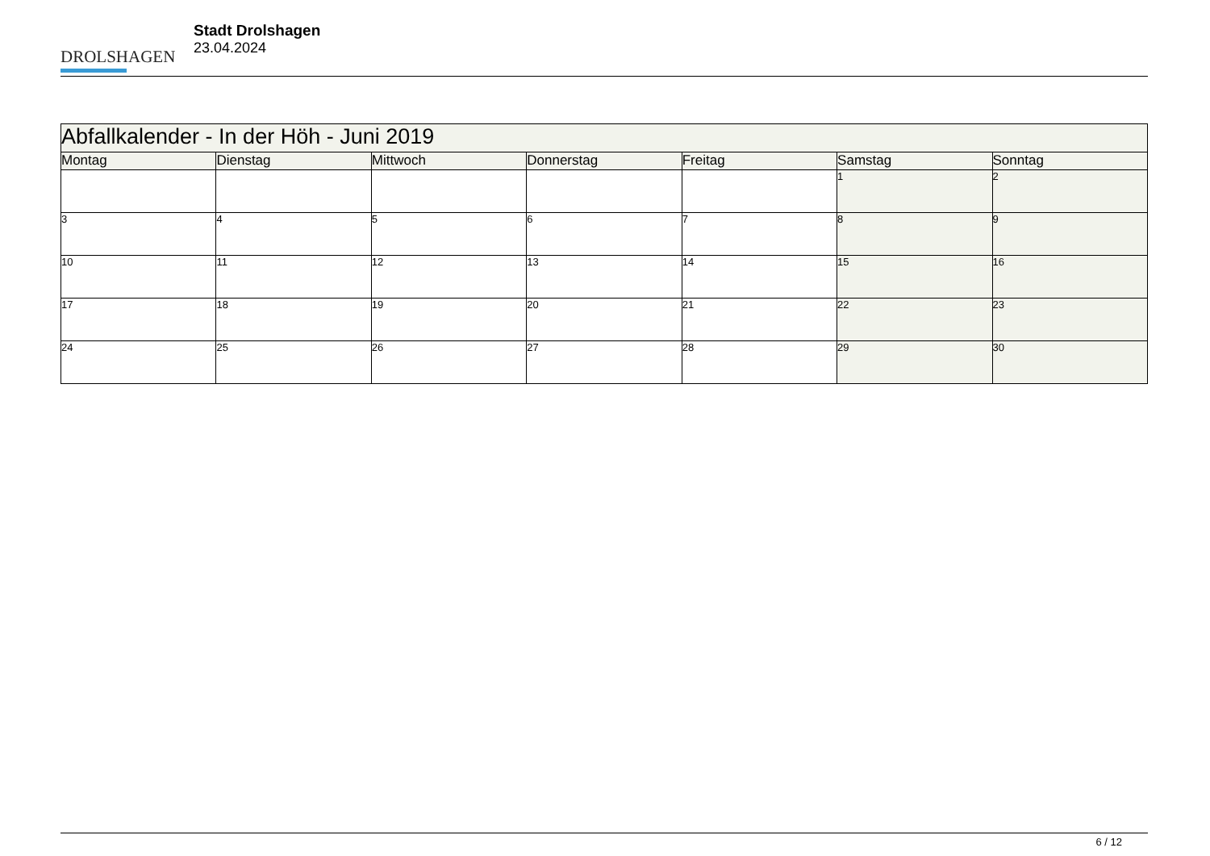DROLSHAGEN
Stadt Drolshagen
23.04.2024
| Abfallkalender - In der Höh - Juni 2019 | | | | | | |
| Montag | Dienstag | Mittwoch | Donnerstag | Freitag | Samstag | Sonntag |
| | | | | | 1 | 2 |
| 3 | 4 | 5 | 6 | 7 | 8 | 9 |
| 10 | 11 | 12 | 13 | 14 | 15 | 16 |
| 17 | 18 | 19 | 20 | 21 | 22 | 23 |
| 24 | 25 | 26 | 27 | 28 | 29 | 30 |
6 / 12